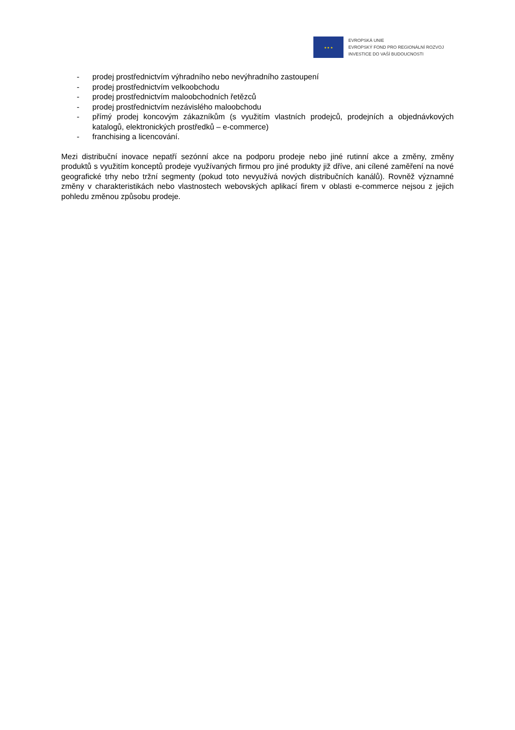★ ★ ★
EVROPSKÁ UNIE
EVROPSKÝ FOND PRO REGIONÁLNÍ ROZVOJ
INVESTICE DO VAŠÍ BUDOUCNOSTI
- prodej prostřednictvím výhradního nebo nevýhradního zastoupení
- prodej prostřednictvím velkoobchodu
- prodej prostřednictvím maloobchodních řetězců
- prodej prostřednictvím nezávislého maloobchodu
- přímý prodej koncovým zákazníkům (s využitím vlastních prodejců, prodejních a objednávkových katalogů, elektronických prostředků – e-commerce)
- franchising a licencování.
Mezi distribuční inovace nepatří sezónní akce na podporu prodeje nebo jiné rutinní akce a změny, změny produktů s využitím konceptů prodeje využívaných firmou pro jiné produkty již dříve, ani cílené zaměření na nové geografické trhy nebo tržní segmenty (pokud toto nevyužívá nových distribučních kanálů). Rovněž významné změny v charakteristikách nebo vlastnostech webovských aplikací firem v oblasti e-commerce nejsou z jejich pohledu změnou způsobu prodeje.